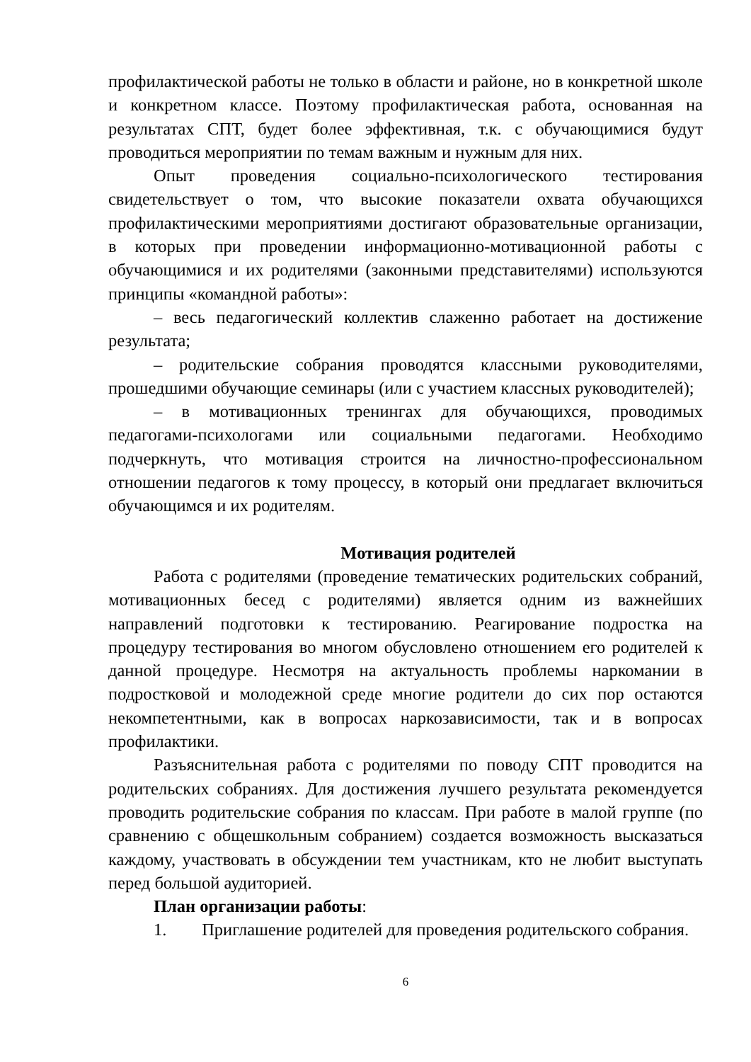профилактической работы не только в области и районе, но в конкретной школе и конкретном классе. Поэтому профилактическая работа, основанная на результатах СПТ, будет более эффективная, т.к. с обучающимися будут проводиться мероприятии по темам важным и нужным для них.
Опыт проведения социально-психологического тестирования свидетельствует о том, что высокие показатели охвата обучающихся профилактическими мероприятиями достигают образовательные организации, в которых при проведении информационно-мотивационной работы с обучающимися и их родителями (законными представителями) используются принципы «командной работы»:
– весь педагогический коллектив слаженно работает на достижение результата;
– родительские собрания проводятся классными руководителями, прошедшими обучающие семинары (или с участием классных руководителей);
– в мотивационных тренингах для обучающихся, проводимых педагогами-психологами или социальными педагогами. Необходимо подчеркнуть, что мотивация строится на личностно-профессиональном отношении педагогов к тому процессу, в который они предлагает включиться обучающимся и их родителям.
Мотивация родителей
Работа с родителями (проведение тематических родительских собраний, мотивационных бесед с родителями) является одним из важнейших направлений подготовки к тестированию. Реагирование подростка на процедуру тестирования во многом обусловлено отношением его родителей к данной процедуре. Несмотря на актуальность проблемы наркомании в подростковой и молодежной среде многие родители до сих пор остаются некомпетентными, как в вопросах наркозависимости, так и в вопросах профилактики.
Разъяснительная работа с родителями по поводу СПТ проводится на родительских собраниях. Для достижения лучшего результата рекомендуется проводить родительские собрания по классам. При работе в малой группе (по сравнению с общешкольным собранием) создается возможность высказаться каждому, участвовать в обсуждении тем участникам, кто не любит выступать перед большой аудиторией.
План организации работы:
1. Приглашение родителей для проведения родительского собрания.
6